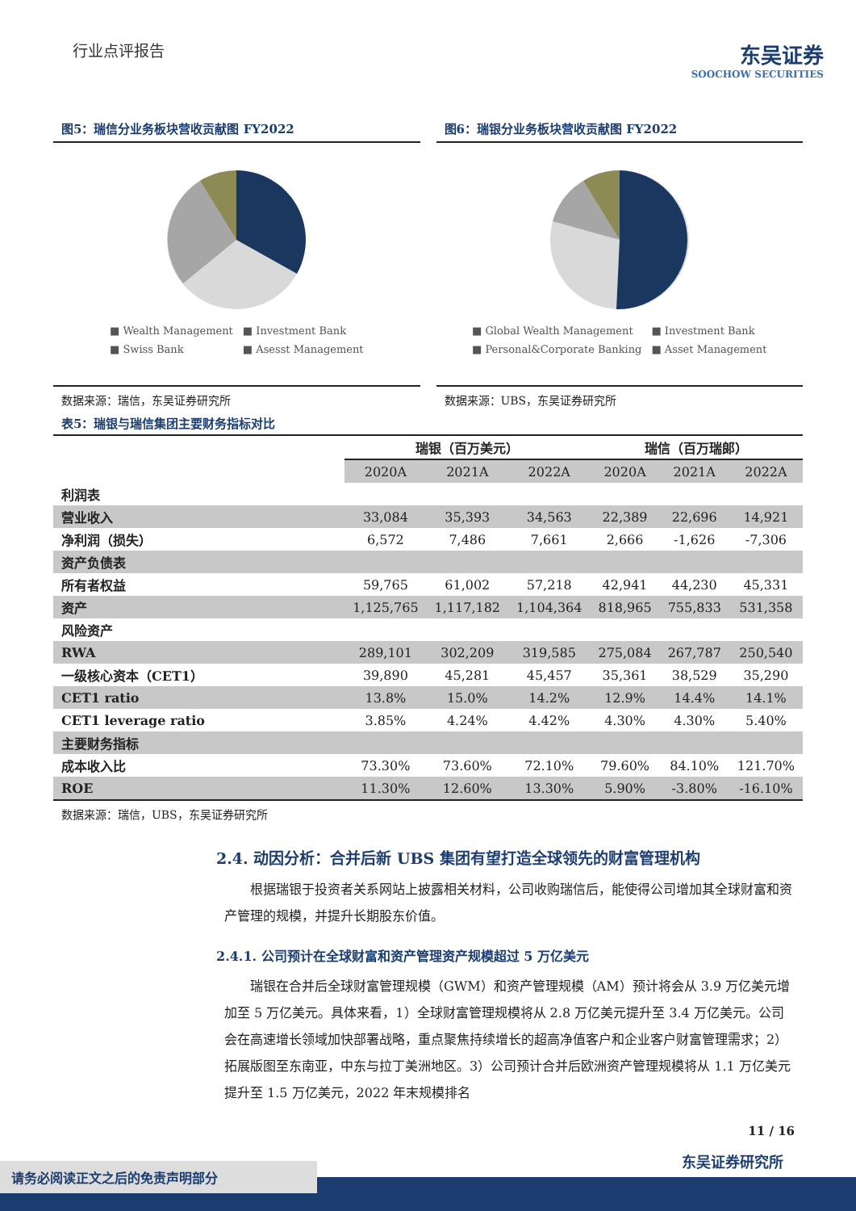行业点评报告
东吴证券
SOOCHOW SECURITIES
图5：瑞信分业务板块营收贡献图 FY2022
■ Wealth Management ■ Investment Bank ■ Swiss Bank ■ Asesst Management
数据来源：瑞信，东吴证券研究所
图6：瑞银分业务板块营收贡献图 FY2022
■ Global Wealth Management ■ Investment Bank ■ Personal&Corporate Banking ■ Asset Management
数据来源：UBS，东吴证券研究所
表5：瑞银与瑞信集团主要财务指标对比
| | 瑞银（百万美元） | | | 瑞信（百万瑞郎） | | |
| --- | --- | --- | --- | --- | --- | --- |
| | 2020A | 2021A | 2022A | 2020A | 2021A | 2022A |
| 利润表 | | | | | | |
| 营业收入 | 33,084 | 35,393 | 34,563 | 22,389 | 22,696 | 14,921 |
| 净利润（损失） | 6,572 | 7,486 | 7,661 | 2,666 | -1,626 | -7,306 |
| 资产负债表 | | | | | | |
| 所有者权益 | 59,765 | 61,002 | 57,218 | 42,941 | 44,230 | 45,331 |
| 资产 | 1,125,765 | 1,117,182 | 1,104,364 | 818,965 | 755,833 | 531,358 |
| 风险资产 | | | | | | |
| RWA | 289,101 | 302,209 | 319,585 | 275,084 | 267,787 | 250,540 |
| 一级核心资本（CET1） | 39,890 | 45,281 | 45,457 | 35,361 | 38,529 | 35,290 |
| CET1 ratio | 13.8% | 15.0% | 14.2% | 12.9% | 14.4% | 14.1% |
| CET1 leverage ratio | 3.85% | 4.24% | 4.42% | 4.30% | 4.30% | 5.40% |
| 主要财务指标 | | | | | | |
| 成本收入比 | 73.30% | 73.60% | 72.10% | 79.60% | 84.10% | 121.70% |
| ROE | 11.30% | 12.60% | 13.30% | 5.90% | -3.80% | -16.10% |
数据来源：瑞信，UBS，东吴证券研究所
2.4. 动因分析：合并后新 UBS 集团有望打造全球领先的财富管理机构
根据瑞银于投资者关系网站上披露相关材料，公司收购瑞信后，能使得公司增加其全球财富和资产管理的规模，并提升长期股东价值。
2.4.1. 公司预计在全球财富和资产管理资产规模超过 5 万亿美元
瑞银在合并后全球财富管理规模（GWM）和资产管理规模（AM）预计将会从 3.9 万亿美元增加至 5 万亿美元。具体来看，1）全球财富管理规模将从 2.8 万亿美元提升至 3.4 万亿美元。公司会在高速增长领域加快部署战略，重点聚焦持续增长的超高净值客户和企业客户财富管理需求；2）拓展版图至东南亚，中东与拉丁美洲地区。3）公司预计合并后欧洲资产管理规模将从 1.1 万亿美元提升至 1.5 万亿美元，2022 年末规模排名
11 / 16
东吴证券研究所
请务必阅读正文之后的免责声明部分